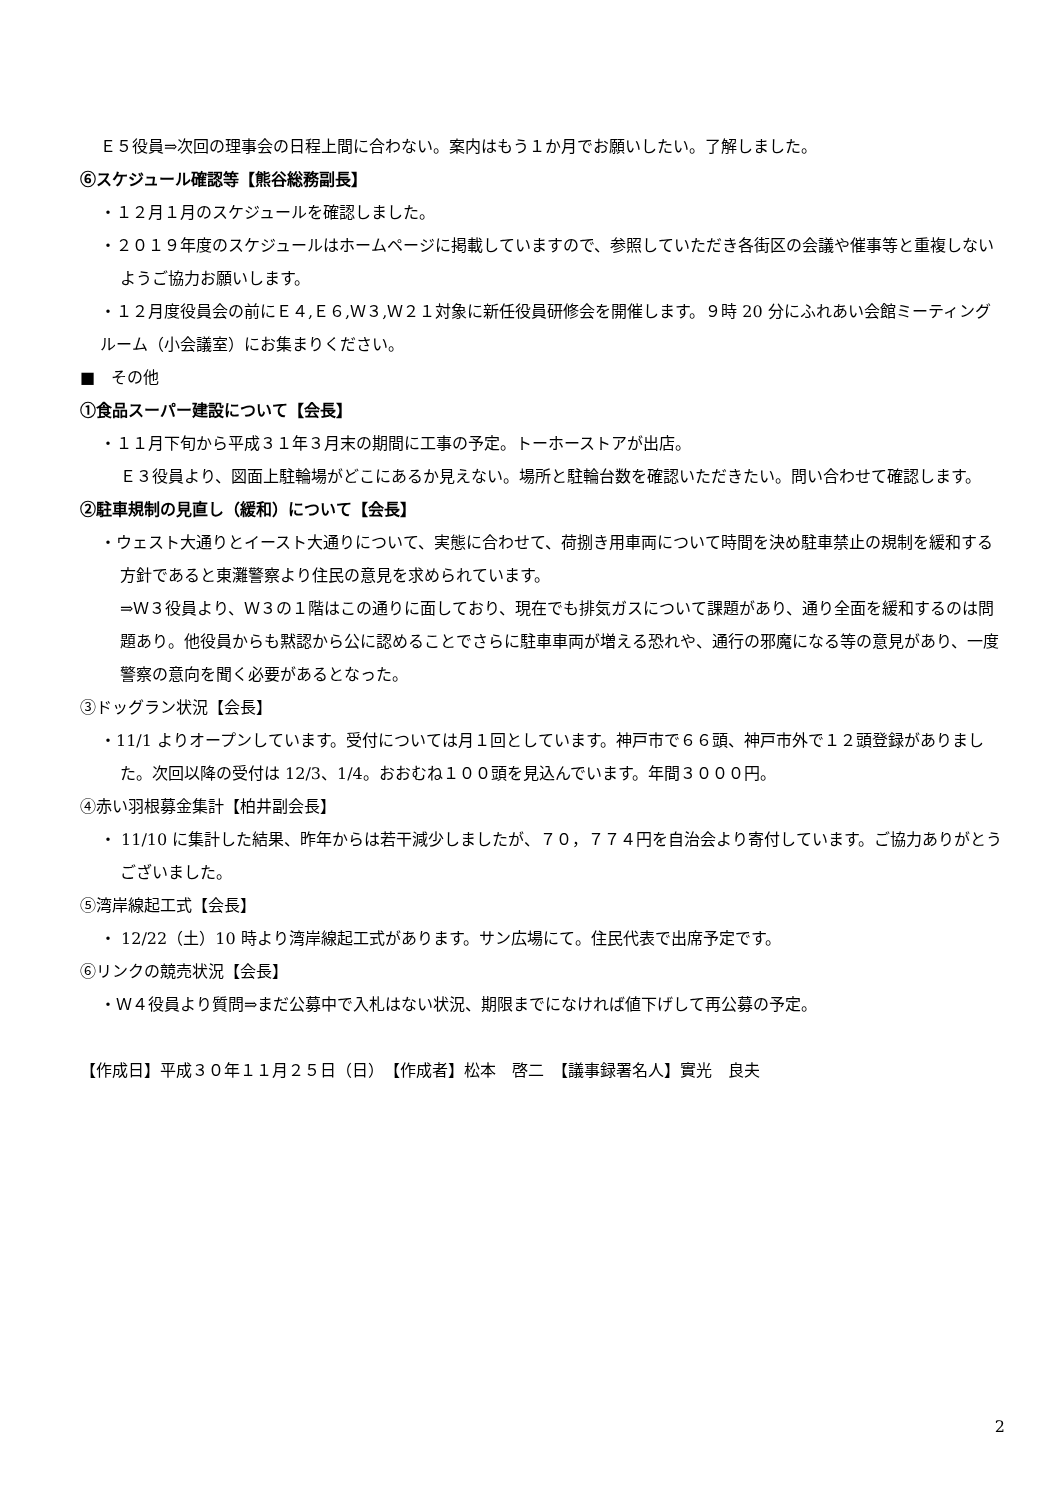Ｅ５役員⇒次回の理事会の日程上間に合わない。案内はもう１か月でお願いしたい。了解しました。
⑥スケジュール確認等【熊谷総務副長】
・１２月１月のスケジュールを確認しました。
・２０１９年度のスケジュールはホームページに掲載していますので、参照していただき各街区の会議や催事等と重複しないようご協力お願いします。
・１２月度役員会の前にＥ４,Ｅ６,Ｗ３,Ｗ２１対象に新任役員研修会を開催します。９時 20 分にふれあい会館ミーティングルーム（小会議室）にお集まりください。
■　その他
①食品スーパー建設について【会長】
・１１月下旬から平成３１年３月末の期間に工事の予定。トーホーストアが出店。
Ｅ３役員より、図面上駐輪場がどこにあるか見えない。場所と駐輪台数を確認いただきたい。問い合わせて確認します。
②駐車規制の見直し（緩和）について【会長】
・ウェスト大通りとイースト大通りについて、実態に合わせて、荷捌き用車両について時間を決め駐車禁止の規制を緩和する方針であると東灘警察より住民の意見を求められています。
⇒Ｗ３役員より、Ｗ３の１階はこの通りに面しており、現在でも排気ガスについて課題があり、通り全面を緩和するのは問題あり。他役員からも黙認から公に認めることでさらに駐車車両が増える恐れや、通行の邪魔になる等の意見があり、一度警察の意向を聞く必要があるとなった。
③ドッグラン状況【会長】
・11/1 よりオープンしています。受付については月１回としています。神戸市で６６頭、神戸市外で１２頭登録がありました。次回以降の受付は 12/3、1/4。おおむね１００頭を見込んでいます。年間３０００円。
④赤い羽根募金集計【柏井副会長】
・ 11/10 に集計した結果、昨年からは若干減少しましたが、７０，７７４円を自治会より寄付しています。ご協力ありがとうございました。
⑤湾岸線起工式【会長】
・ 12/22（土）10 時より湾岸線起工式があります。サン広場にて。住民代表で出席予定です。
⑥リンクの競売状況【会長】
・Ｗ４役員より質問⇒まだ公募中で入札はない状況、期限までになければ値下げして再公募の予定。
【作成日】平成３０年１１月２５日（日）　【作成者】松本　啓二　【議事録署名人】實光　良夫
2